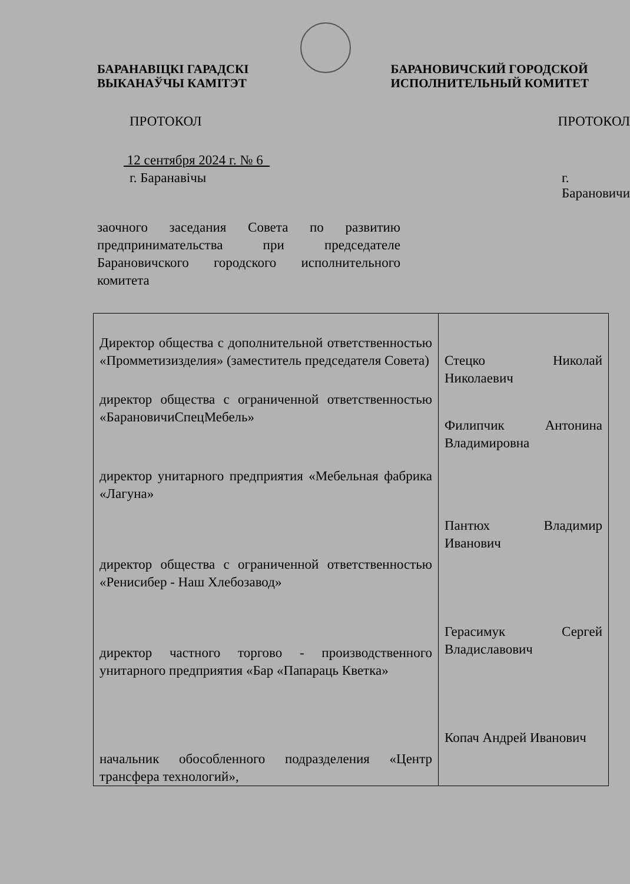БАРАНАВІЦКІ ГАРАДСКІ
ВЫКАНАЎЧЫ КАМІТЭТ
БАРАНОВИЧСКИЙ ГОРОДСКОЙ
ИСПОЛНИТЕЛЬНЫЙ КОМИТЕТ
ПРОТОКОЛ ПРОТОКОЛ
12 сентября 2024 г. № 6
г. Баранавічы г. Барановичи
заочного заседания Совета по развитию предпринимательства при председателе Барановичского городского исполнительного комитета
| Директор общества с дополнительной ответственностью «Промметизизделия» (заместитель председателя Совета) директор общества с ограниченной ответственностью «БарановичиСпецМебель» директор унитарного предприятия «Мебельная фабрика «Лагуна» директор общества с ограниченной ответственностью «Ренисибер - Наш Хлебозавод» директор частного торгово - производственного унитарного предприятия «Бар «Папараць Кветка» начальник обособленного подразделения «Центр трансфера технологий», | Стецко Николай Николаевич Филипчик Антонина Владимировна Пантюх Владимир Иванович Герасимук Сергей Владиславович Копач Андрей Иванович |